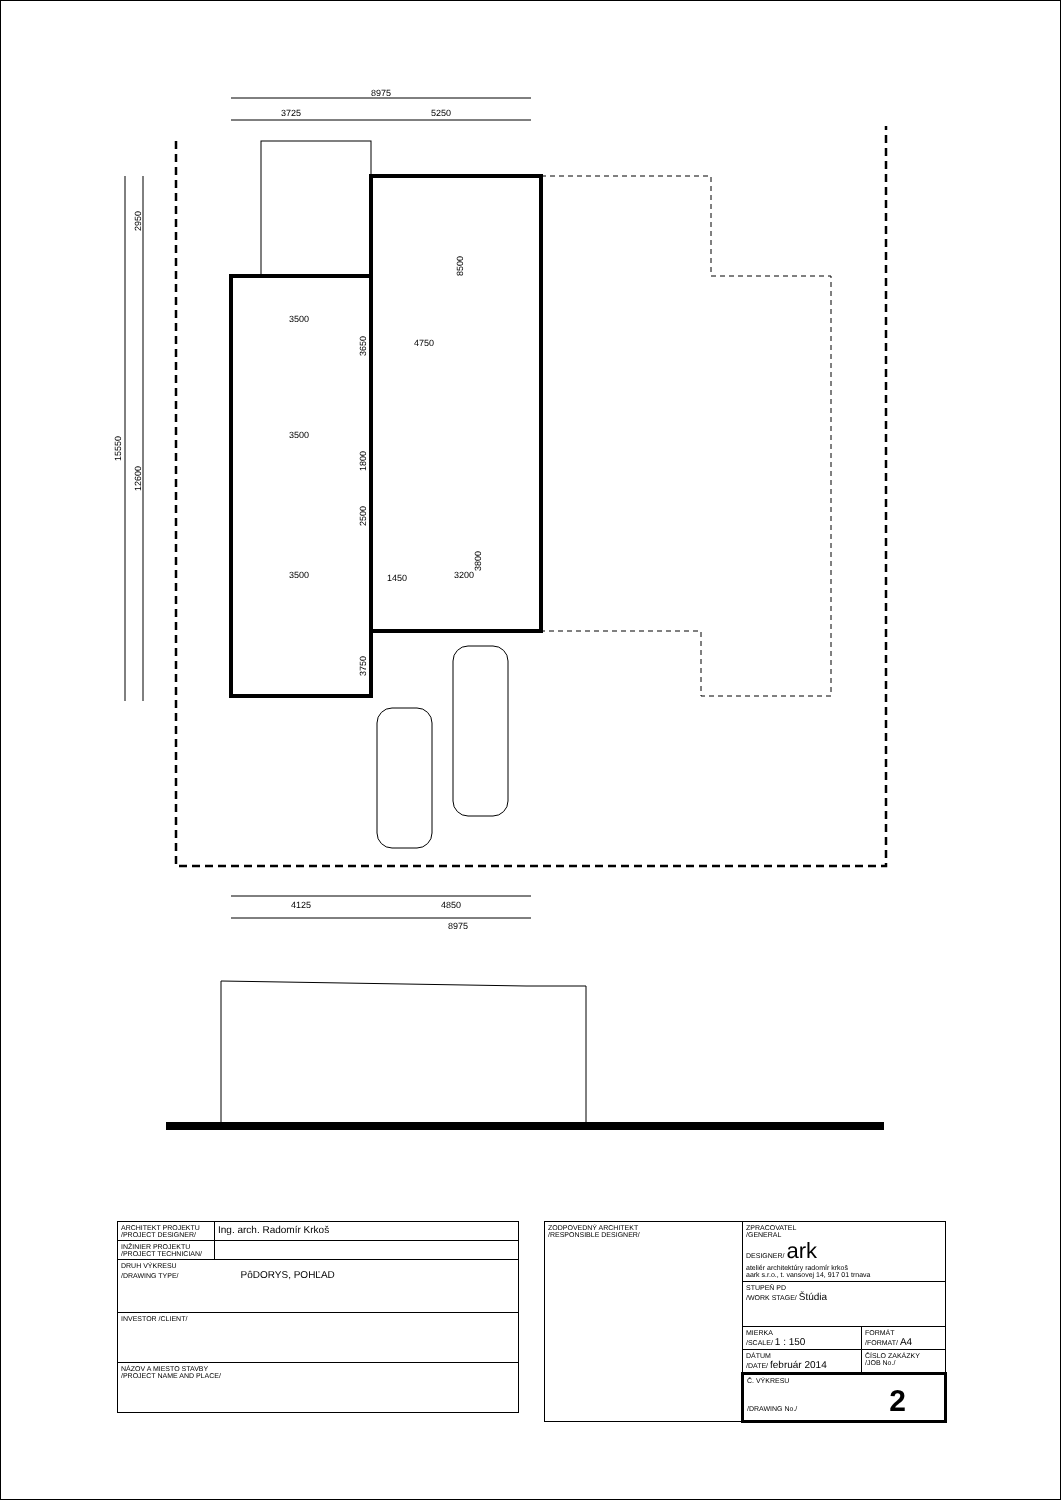8975
3725
5250
4125
4850
8975
3500
3500
3500
4750
3200
1450
2950
15550
12600
8500
3650
1800
2500
3800
3750
| ARCHITEKT PROJEKTU /PROJECT DESIGNER/ | Ing. arch. Radomír Krkoš |
| INŽINIER PROJEKTU /PROJECT TECHNICIAN/ | |
| DRUH VÝKRESU /DRAWING TYPE/ PôDORYS, POHĽAD | |
| INVESTOR /CLIENT/ | |
| NÁZOV A MIESTO STAVBY /PROJECT NAME AND PLACE/ | |
| ZODPOVEDNÝ ARCHITEKT /RESPONSIBLE DESIGNER/ | ZPRACOVATEL /GENERAL DESIGNER/ ark ateliér architektúry radomír krkoš aark s.r.o., t. vansovej 14, 917 01 trnava | |
| | STUPEŇ PD /WORK STAGE/ Štúdia | |
| | MIERKA /SCALE/ 1 : 150 | FORMÁT /FORMAT/ A4 |
| | DÁTUM /DATE/ február 2014 | ČÍSLO ZAKÁZKY /JOB No./ |
| | Č. VÝKRESU /DRAWING No./ 2 | |